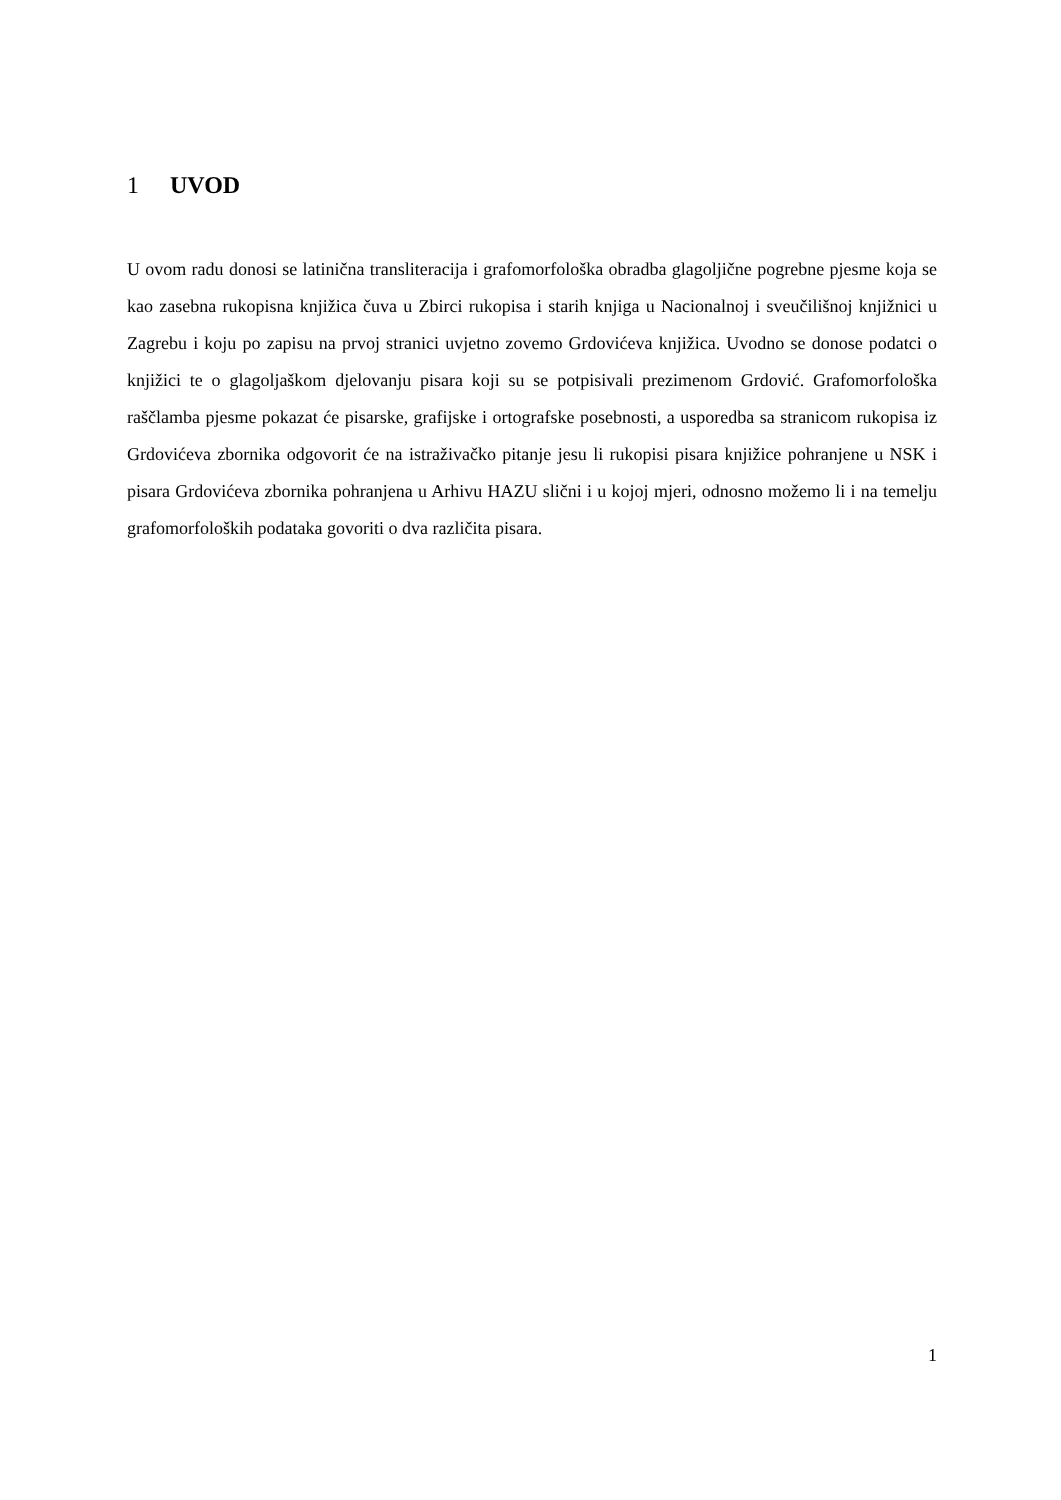1 UVOD
U ovom radu donosi se latinična transliteracija i grafomorfološka obradba glagoljične pogrebne pjesme koja se kao zasebna rukopisna knjižica čuva u Zbirci rukopisa i starih knjiga u Nacionalnoj i sveučilišnoj knjižnici u Zagrebu i koju po zapisu na prvoj stranici uvjetno zovemo Grdovićeva knjižica. Uvodno se donose podatci o knjižici te o glagoljaškom djelovanju pisara koji su se potpisivali prezimenom Grdović. Grafomorfološka raščlamba pjesme pokazat će pisarske, grafijske i ortografske posebnosti, a usporedba sa stranicom rukopisa iz Grdovićeva zbornika odgovorit će na istraživačko pitanje jesu li rukopisi pisara knjižice pohranjene u NSK i pisara Grdovićeva zbornika pohranjena u Arhivu HAZU slični i u kojoj mjeri, odnosno možemo li i na temelju grafomorfoloških podataka govoriti o dva različita pisara.
1